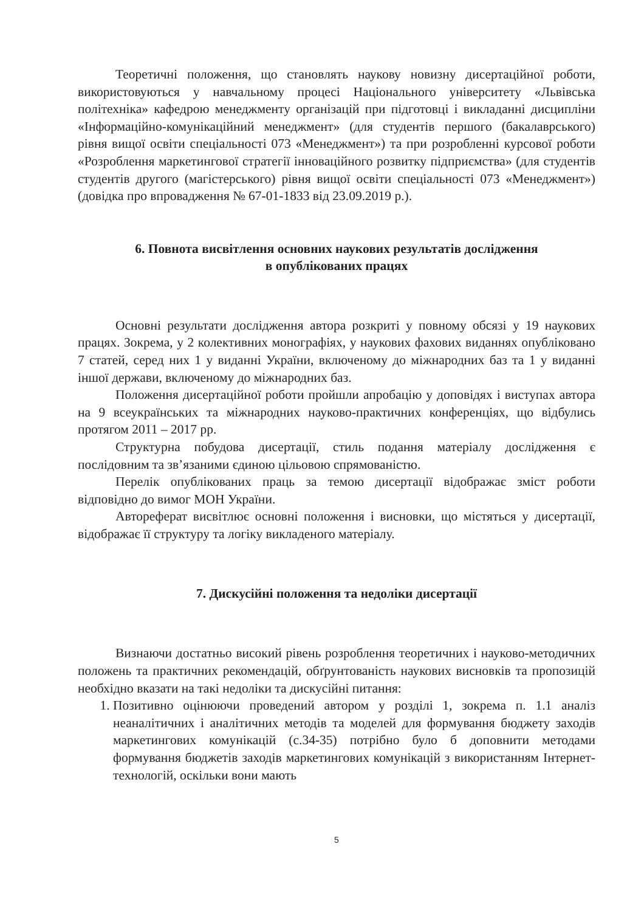Теоретичні положення, що становлять наукову новизну дисертаційної роботи, використовуються у навчальному процесі Національного університету «Львівська політехніка» кафедрою менеджменту організацій при підготовці і викладанні дисципліни «Інформаційно-комунікаційний менеджмент» (для студентів першого (бакалаврського) рівня вищої освіти спеціальності 073 «Менеджмент») та при розробленні курсової роботи «Розроблення маркетингової стратегії інноваційного розвитку підприємства» (для студентів студентів другого (магістерського) рівня вищої освіти спеціальності 073 «Менеджмент») (довідка про впровадження № 67-01-1833 від 23.09.2019 р.).
6. Повнота висвітлення основних наукових результатів дослідження
в опублікованих працях
Основні результати дослідження автора розкриті у повному обсязі у 19 наукових працях. Зокрема, у 2 колективних монографіях, у наукових фахових виданнях опубліковано 7 статей, серед них 1 у виданні України, включеному до міжнародних баз та 1 у виданні іншої держави, включеному до міжнародних баз.
Положення дисертаційної роботи пройшли апробацію у доповідях і виступах автора на 9 всеукраїнських та міжнародних науково-практичних конференціях, що відбулись протягом 2011 – 2017 рр.
Структурна побудова дисертації, стиль подання матеріалу дослідження є послідовним та зв’язаними єдиною цільовою спрямованістю.
Перелік опублікованих праць за темою дисертації відображає зміст роботи відповідно до вимог МОН України.
Автореферат висвітлює основні положення і висновки, що містяться у дисертації, відображає її структуру та логіку викладеного матеріалу.
7. Дискусійні положення та недоліки дисертації
Визнаючи достатньо високий рівень розроблення теоретичних і науково-методичних положень та практичних рекомендацій, обґрунтованість наукових висновків та пропозицій необхідно вказати на такі недоліки та дискусійні питання:
1. Позитивно оцінюючи проведений автором у розділі 1, зокрема п. 1.1 аналіз неаналітичних і аналітичних методів та моделей для формування бюджету заходів маркетингових комунікацій (с.34-35) потрібно було б доповнити методами формування бюджетів заходів маркетингових комунікацій з використанням Інтернет-технологій, оскільки вони мають
5